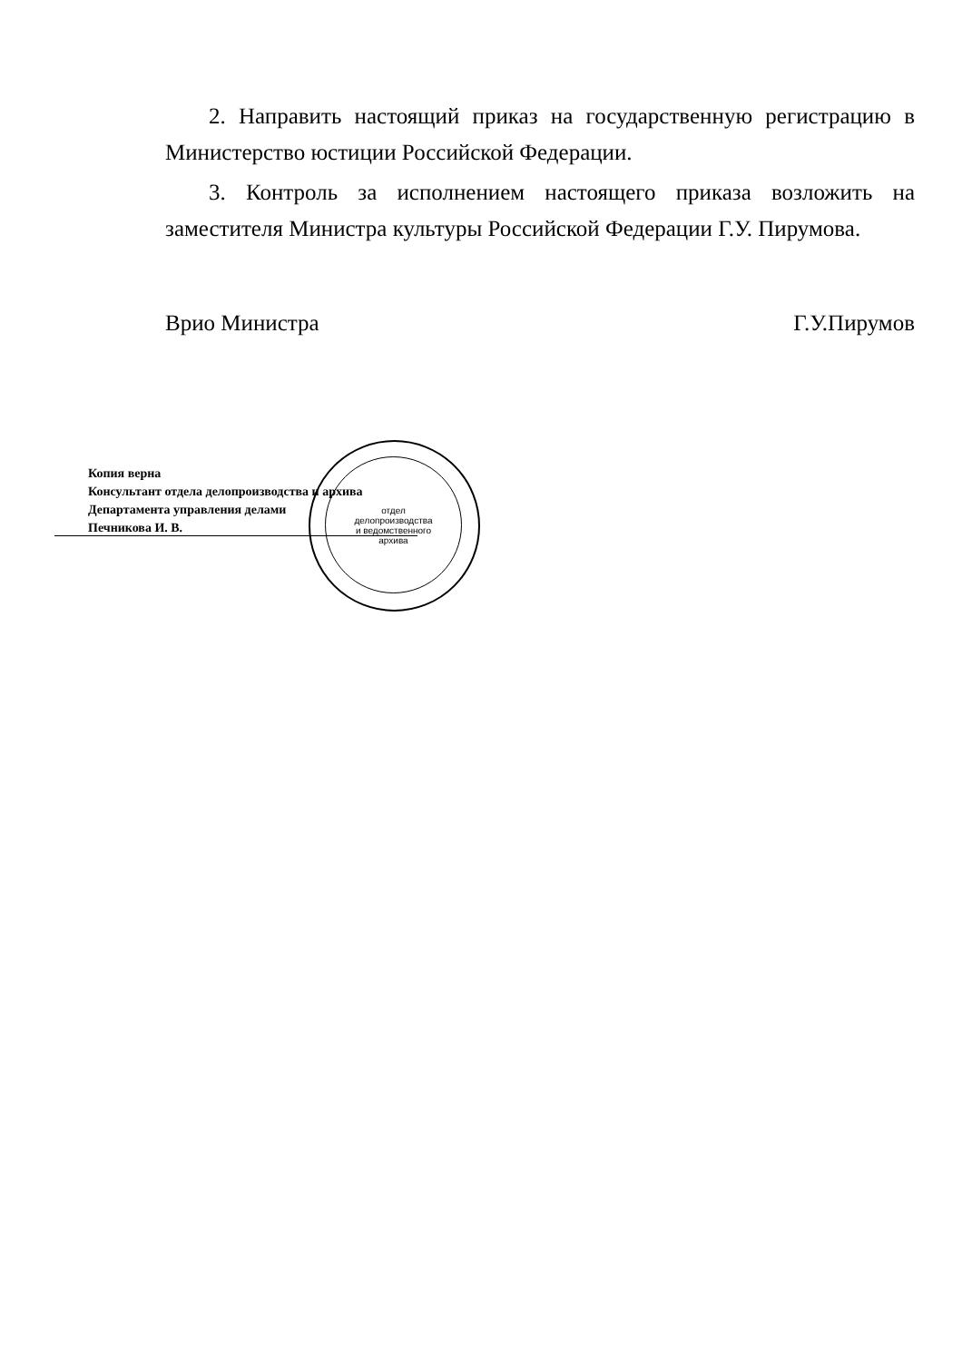2. Направить настоящий приказ на государственную регистрацию в Министерство юстиции Российской Федерации.
3. Контроль за исполнением настоящего приказа возложить на заместителя Министра культуры Российской Федерации Г.У. Пирумова.
Врио Министра Г.У.Пирумов
отдел
делопроизводства
и ведомственного
архива
Копия верна
Консультант отдела делопроизводства и архива
Департамента управления делами
Печникова И. В.